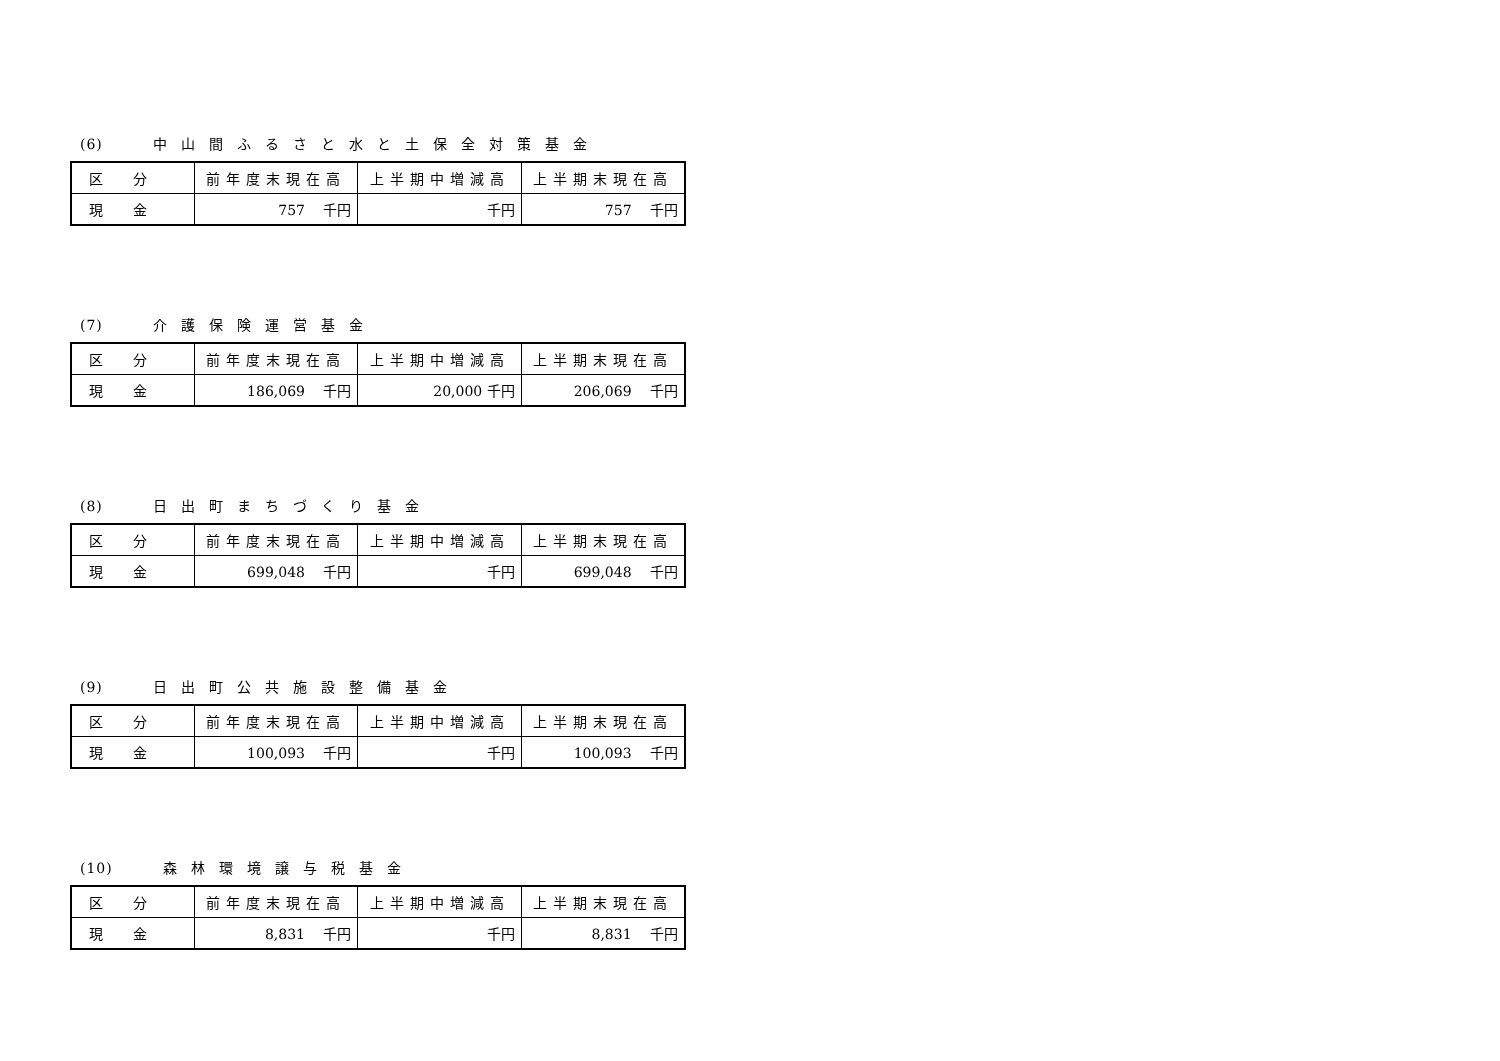(6) 中山間ふるさと水と土保全対策基金
| 区分 | 前年度末現在高 | 上半期中増減高 | 上半期末現在高 |
| 現金 | 757 千円 | 千円 | 757 千円 |
(7) 介護保険運営基金
| 区分 | 前年度末現在高 | 上半期中増減高 | 上半期末現在高 |
| 現金 | 186,069 千円 | 20,000 千円 | 206,069 千円 |
(8) 日出町まちづくり基金
| 区分 | 前年度末現在高 | 上半期中増減高 | 上半期末現在高 |
| 現金 | 699,048 千円 | 千円 | 699,048 千円 |
(9) 日出町公共施設整備基金
| 区分 | 前年度末現在高 | 上半期中増減高 | 上半期末現在高 |
| 現金 | 100,093 千円 | 千円 | 100,093 千円 |
(10) 森林環境譲与税基金
| 区分 | 前年度末現在高 | 上半期中増減高 | 上半期末現在高 |
| 現金 | 8,831 千円 | 千円 | 8,831 千円 |